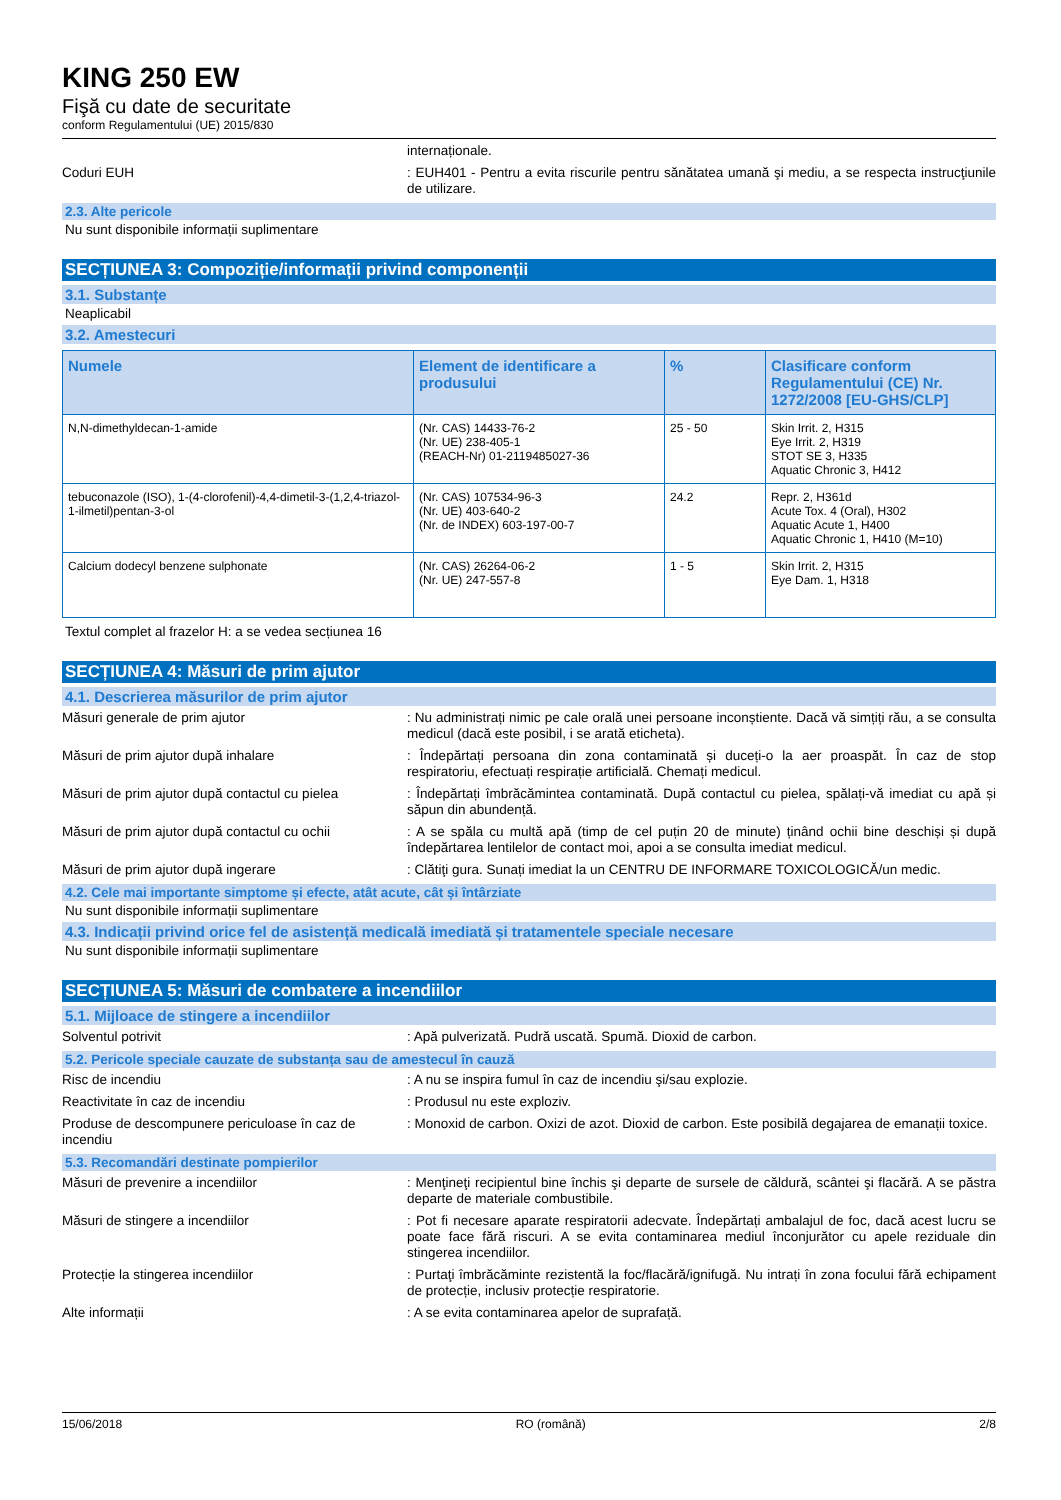KING 250 EW
Fişă cu date de securitate
conform Regulamentului (UE) 2015/830
internaționale.
Coduri EUH : EUH401 - Pentru a evita riscurile pentru sănătatea umană şi mediu, a se respecta instrucţiunile de utilizare.
2.3. Alte pericole
Nu sunt disponibile informații suplimentare
SECȚIUNEA 3: Compoziție/informații privind componenții
3.1. Substanțe
Neaplicabil
3.2. Amestecuri
| Numele | Element de identificare a produsului | % | Clasificare conform Regulamentului (CE) Nr. 1272/2008 [EU-GHS/CLP] |
| --- | --- | --- | --- |
| N,N-dimethyldecan-1-amide | (Nr. CAS) 14433-76-2 (Nr. UE) 238-405-1 (REACH-Nr) 01-2119485027-36 | 25 - 50 | Skin Irrit. 2, H315 Eye Irrit. 2, H319 STOT SE 3, H335 Aquatic Chronic 3, H412 |
| tebuconazole (ISO), 1-(4-clorofenil)-4,4-dimetil-3-(1,2,4-triazol-1-ilmetil)pentan-3-ol | (Nr. CAS) 107534-96-3 (Nr. UE) 403-640-2 (Nr. de INDEX) 603-197-00-7 | 24.2 | Repr. 2, H361d Acute Tox. 4 (Oral), H302 Aquatic Acute 1, H400 Aquatic Chronic 1, H410 (M=10) |
| Calcium dodecyl benzene sulphonate | (Nr. CAS) 26264-06-2 (Nr. UE) 247-557-8 | 1 - 5 | Skin Irrit. 2, H315 Eye Dam. 1, H318 |
Textul complet al frazelor H: a se vedea secțiunea 16
SECȚIUNEA 4: Măsuri de prim ajutor
4.1. Descrierea măsurilor de prim ajutor
Măsuri generale de prim ajutor : Nu administrați nimic pe cale orală unei persoane inconștiente. Dacă vă simțiți rău, a se consulta medicul (dacă este posibil, i se arată eticheta).
Măsuri de prim ajutor după inhalare : Îndepărtați persoana din zona contaminată și duceți-o la aer proaspăt. În caz de stop respiratoriu, efectuați respirație artificială. Chemați medicul.
Măsuri de prim ajutor după contactul cu pielea
: Îndepărtați îmbrăcămintea contaminată. După contactul cu pielea, spălați-vă imediat cu apă și săpun din abundență.
Măsuri de prim ajutor după contactul cu ochii
: A se spăla cu multă apă (timp de cel puțin 20 de minute) ținând ochii bine deschiși și după îndepărtarea lentilelor de contact moi, apoi a se consulta imediat medicul.
Măsuri de prim ajutor după ingerare : Clătiţi gura. Sunați imediat la un CENTRU DE INFORMARE TOXICOLOGICĂ/un medic.
4.2. Cele mai importante simptome și efecte, atât acute, cât și întârziate
Nu sunt disponibile informații suplimentare
4.3. Indicații privind orice fel de asistență medicală imediată și tratamentele speciale necesare
Nu sunt disponibile informații suplimentare
SECȚIUNEA 5: Măsuri de combatere a incendiilor
5.1. Mijloace de stingere a incendiilor
Solventul potrivit : Apă pulverizată. Pudră uscată. Spumă. Dioxid de carbon.
5.2. Pericole speciale cauzate de substanța sau de amestecul în cauză
Risc de incendiu : A nu se inspira fumul în caz de incendiu şi/sau explozie.
Reactivitate în caz de incendiu : Produsul nu este exploziv.
Produse de descompunere periculoase în caz de incendiu
: Monoxid de carbon. Oxizi de azot. Dioxid de carbon. Este posibilă degajarea de emanații toxice.
5.3. Recomandări destinate pompierilor
Măsuri de prevenire a incendiilor : Menţineţi recipientul bine închis şi departe de sursele de căldură, scântei şi flacără. A se păstra departe de materiale combustibile.
Măsuri de stingere a incendiilor : Pot fi necesare aparate respiratorii adecvate. Îndepărtați ambalajul de foc, dacă acest lucru se poate face fără riscuri. A se evita contaminarea mediul înconjurător cu apele reziduale din stingerea incendiilor.
Protecție la stingerea incendiilor : Purtaţi îmbrăcăminte rezistentă la foc/flacără/ignifugă. Nu intrați în zona focului fără echipament de protecție, inclusiv protecție respiratorie.
Alte informații : A se evita contaminarea apelor de suprafață.
15/06/2018 RO (română) 2/8